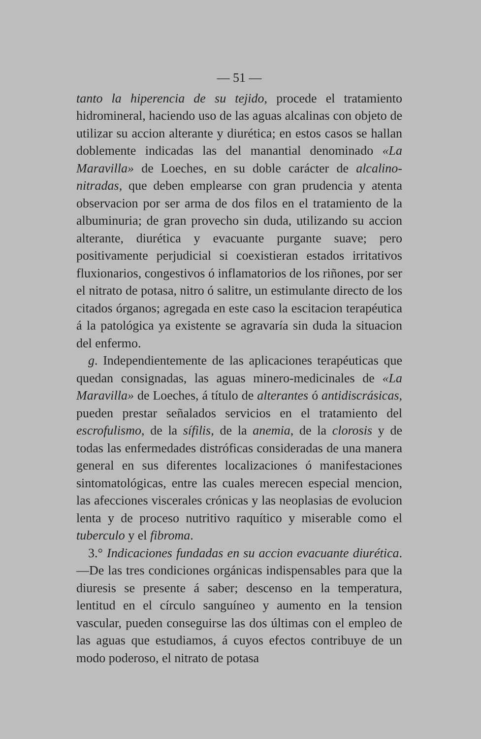— 51 —
tanto la hiperencia de su tejido, procede el tratamiento hidromineral, haciendo uso de las aguas alcalinas con objeto de utilizar su accion alterante y diurética; en estos casos se hallan doblemente indicadas las del manantial denominado «La Maravilla» de Loeches, en su doble carácter de alcalino-nitradas, que deben emplearse con gran prudencia y atenta observacion por ser arma de dos filos en el tratamiento de la albuminuria; de gran provecho sin duda, utilizando su accion alterante, diurética y evacuante purgante suave; pero positivamente perjudicial si coexistieran estados irritativos fluxionarios, congestivos ó inflamatorios de los riñones, por ser el nitrato de potasa, nitro ó salitre, un estimulante directo de los citados órganos; agregada en este caso la escitacion terapéutica á la patológica ya existente se agravaría sin duda la situacion del enfermo.
g. Independientemente de las aplicaciones terapéuticas que quedan consignadas, las aguas minero-medicinales de «La Maravilla» de Loeches, á título de alterantes ó antidiscrásicas, pueden prestar señalados servicios en el tratamiento del escrofulismo, de la sífilis, de la anemia, de la clorosis y de todas las enfermedades distróficas consideradas de una manera general en sus diferentes localizaciones ó manifestaciones sintomatológicas, entre las cuales merecen especial mencion, las afecciones viscerales crónicas y las neoplasias de evolucion lenta y de proceso nutritivo raquítico y miserable como el tuberculo y el fibroma.
3.° Indicaciones fundadas en su accion evacuante diurética.—De las tres condiciones orgánicas indispensables para que la diuresis se presente á saber; descenso en la temperatura, lentitud en el círculo sanguíneo y aumento en la tension vascular, pueden conseguirse las dos últimas con el empleo de las aguas que estudiamos, á cuyos efectos contribuye de un modo poderoso, el nitrato de potasa